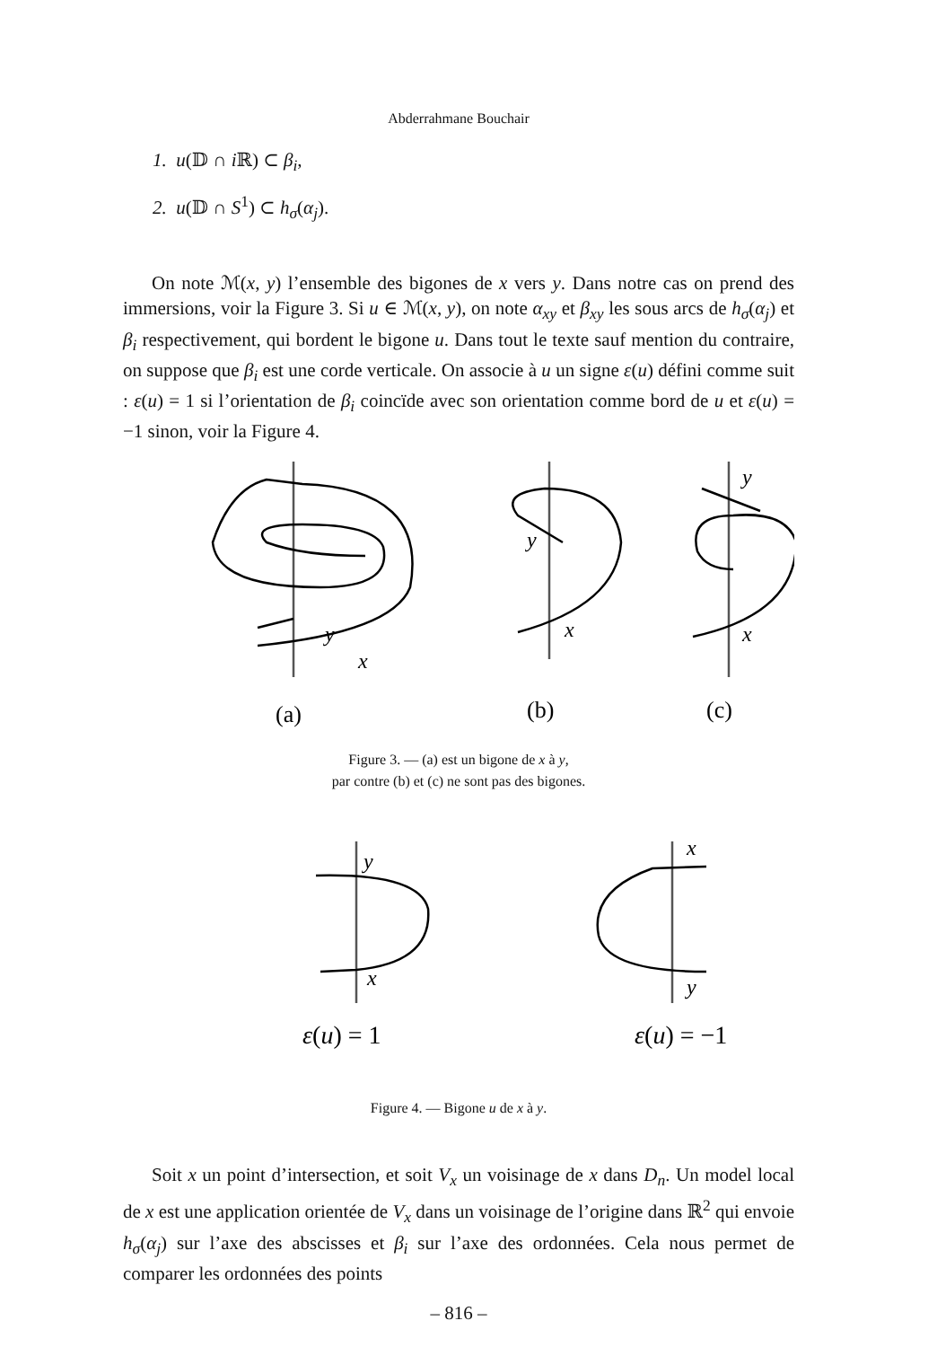Abderrahmane Bouchair
1. u(𝔻 ∩ i ℝ) ⊂ β<sub>i</sub>,
2. u(𝔻 ∩ S<sup>1</sup>) ⊂ h<sub>σ</sub>(α<sub>j</sub>).
On note ℳ(x, y) l’ensemble des bigones de x vers y. Dans notre cas on prend des immersions, voir la Figure 3. Si u ∈ ℳ(x, y), on note α<sub>xy</sub> et β<sub>xy</sub> les sous arcs de h<sub>σ</sub>(α<sub>j</sub>) et β<sub>i</sub> respectivement, qui bordent le bigone u. Dans tout le texte sauf mention du contraire, on suppose que β<sub>i</sub> est une corde verticale. On associe à u un signe ε(u) défini comme suit : ε(u) = 1 si l’orientation de β<sub>i</sub> coincïde avec son orientation comme bord de u et ε(u) = −1 sinon, voir la Figure 4.
y
x
y
x
y
x
(a)
(b)
(c)
Figure 3. — (a) est un bigone de x à y,
par contre (b) et (c) ne sont pas des bigones.
y
x
x
y
ε(u) = 1
ε(u) = −1
Figure 4. — Bigone u de x à y.
Soit x un point d’intersection, et soit V<sub>x</sub> un voisinage de x dans D<sub>n</sub>. Un model local de x est une application orientée de V<sub>x</sub> dans un voisinage de l’origine dans ℝ<sup>2</sup> qui envoie h<sub>σ</sub>(α<sub>j</sub>) sur l’axe des abscisses et β<sub>i</sub> sur l’axe des ordonnées. Cela nous permet de comparer les ordonnées des points
– 816 –